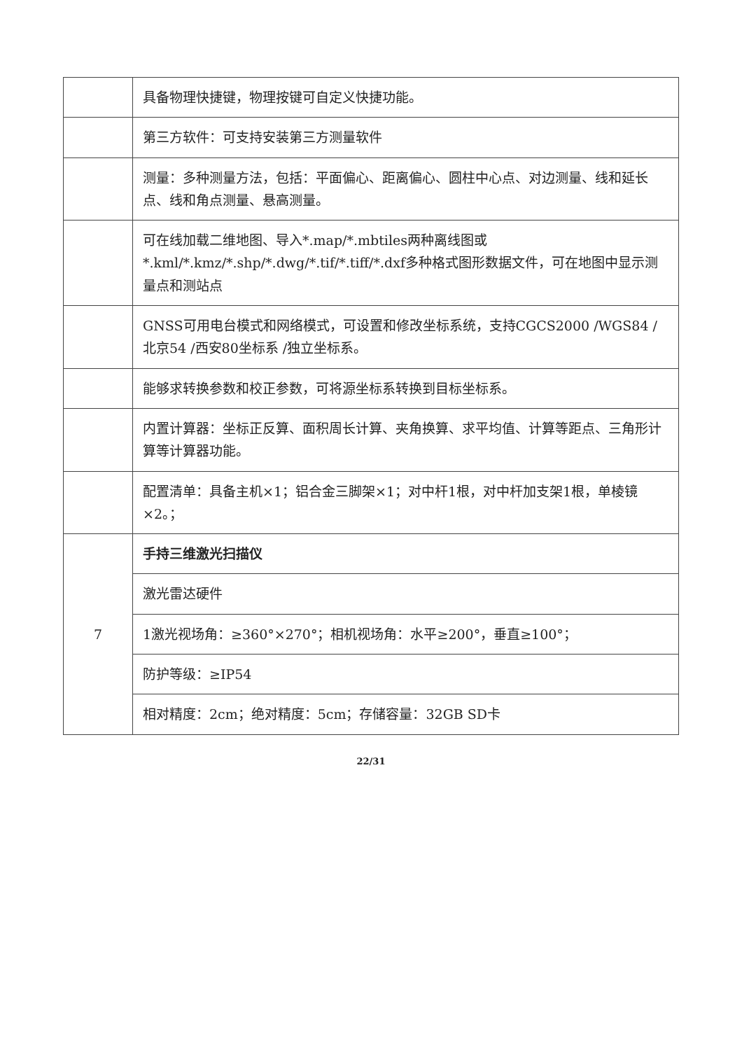| | 具备物理快捷键，物理按键可自定义快捷功能。 |
| | 第三方软件：可支持安装第三方测量软件 |
| | 测量：多种测量方法，包括：平面偏心、距离偏心、圆柱中心点、对边测量、线和延长点、线和角点测量、悬高测量。 |
| | 可在线加载二维地图、导入*.map/*.mbtiles两种离线图或*.kml/*.kmz/*.shp/*.dwg/*.tif/*.tiff/*.dxf多种格式图形数据文件，可在地图中显示测量点和测站点 |
| | GNSS可用电台模式和网络模式，可设置和修改坐标系统，支持CGCS2000 /WGS84 /北京54 /西安80坐标系 /独立坐标系。 |
| | 能够求转换参数和校正参数，可将源坐标系转换到目标坐标系。 |
| | 内置计算器：坐标正反算、面积周长计算、夹角换算、求平均值、计算等距点、三角形计算等计算器功能。 |
| | 配置清单：具备主机×1；铝合金三脚架×1；对中杆1根，对中杆加支架1根，单棱镜×2。； |
| 7 | 手持三维激光扫描仪 |
| | 激光雷达硬件 |
| | 1激光视场角：≥360°×270°；相机视场角：水平≥200°，垂直≥100°； |
| | 防护等级：≥IP54 |
| | 相对精度：2cm；绝对精度：5cm；存储容量：32GB SD卡 |
22/31